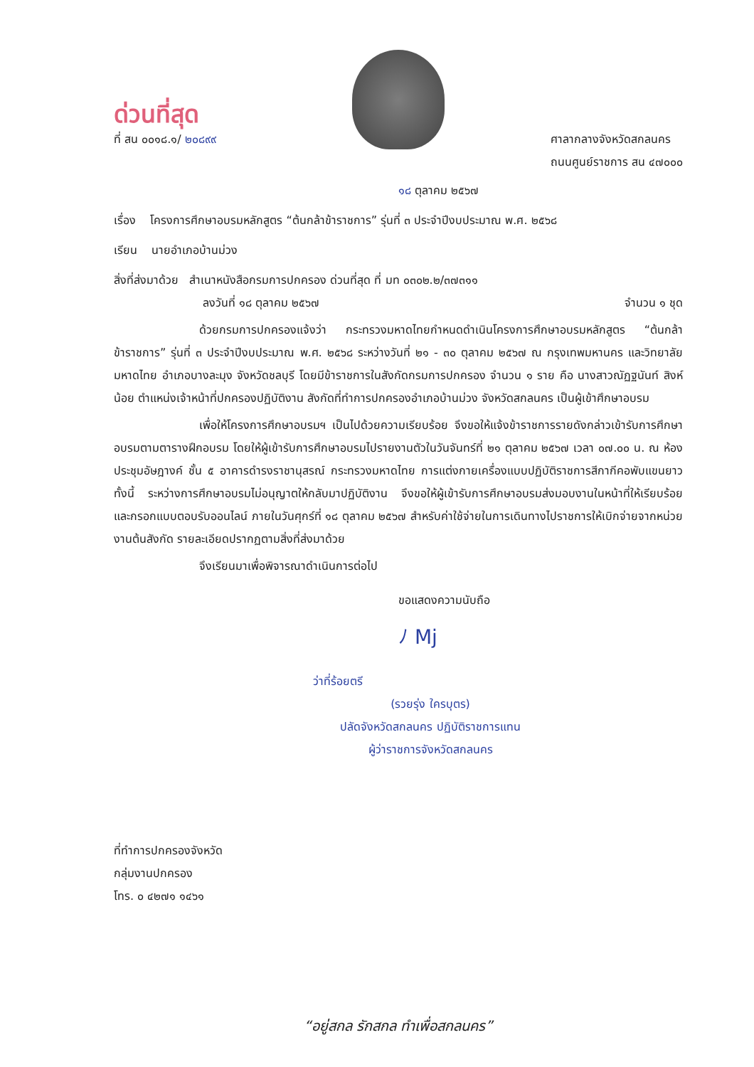ด่วนที่สุด
ที่ สน ๐๐๑๘.๑/ ๒๐๘๙๙ ศาลากลางจังหวัดสกลนคร
ถนนศูนย์ราชการ สน ๔๗๐๐๐
๑๘ ตุลาคม ๒๕๖๗
เรื่อง โครงการศึกษาอบรมหลักสูตร “ต้นกล้าข้าราชการ” รุ่นที่ ๓ ประจำปีงบประมาณ พ.ศ. ๒๕๖๘
เรียน นายอำเภอบ้านม่วง
สิ่งที่ส่งมาด้วย สำเนาหนังสือกรมการปกครอง ด่วนที่สุด ที่ มท ๐๓๐๒.๒/๓๗๓๑๑
ลงวันที่ ๑๘ ตุลาคม ๒๕๖๗ จำนวน ๑ ชุด
ด้วยกรมการปกครองแจ้งว่า กระทรวงมหาดไทยกำหนดดำเนินโครงการศึกษาอบรมหลักสูตร “ต้นกล้าข้าราชการ” รุ่นที่ ๓ ประจำปีงบประมาณ พ.ศ. ๒๕๖๘ ระหว่างวันที่ ๒๑ - ๓๐ ตุลาคม ๒๕๖๗ ณ กรุงเทพมหานคร และวิทยาลัยมหาดไทย อำเภอบางละมุง จังหวัดชลบุรี โดยมีข้าราชการในสังกัดกรมการปกครอง จำนวน ๑ ราย คือ นางสาวณัฏฐนันท์ สิงห์น้อย ตำแหน่งเจ้าหน้าที่ปกครองปฏิบัติงาน สังกัดที่ทำการปกครองอำเภอบ้านม่วง จังหวัดสกลนคร เป็นผู้เข้าศึกษาอบรม
เพื่อให้โครงการศึกษาอบรมฯ เป็นไปด้วยความเรียบร้อย จึงขอให้แจ้งข้าราชการรายดังกล่าวเข้ารับการศึกษาอบรมตามตารางฝึกอบรม โดยให้ผู้เข้ารับการศึกษาอบรมไปรายงานตัวในวันจันทร์ที่ ๒๑ ตุลาคม ๒๕๖๗ เวลา ๐๗.๐๐ น. ณ ห้องประชุมอัษฎางค์ ชั้น ๕ อาคารดำรงราชานุสรณ์ กระทรวงมหาดไทย การแต่งกายเครื่องแบบปฏิบัติราชการสีกากีคอพับแขนยาว ทั้งนี้ ระหว่างการศึกษาอบรมไม่อนุญาตให้กลับมาปฏิบัติงาน จึงขอให้ผู้เข้ารับการศึกษาอบรมส่งมอบงานในหน้าที่ให้เรียบร้อย และกรอกแบบตอบรับออนไลน์ ภายในวันศุกร์ที่ ๑๘ ตุลาคม ๒๕๖๗ สำหรับค่าใช้จ่ายในการเดินทางไปราชการให้เบิกจ่ายจากหน่วยงานต้นสังกัด รายละเอียดปรากฏตามสิ่งที่ส่งมาด้วย
จึงเรียนมาเพื่อพิจารณาดำเนินการต่อไป
ขอแสดงความนับถือ
ﾉ Mj
ว่าที่ร้อยตรี
(รวยรุ่ง ใครบุตร)
ปลัดจังหวัดสกลนคร ปฏิบัติราชการแทน
ผู้ว่าราชการจังหวัดสกลนคร
ที่ทำการปกครองจังหวัด
กลุ่มงานปกครอง
โทร. ๐ ๔๒๗๑ ๑๔๖๑
“อยู่สกล รักสกล ทำเพื่อสกลนคร”